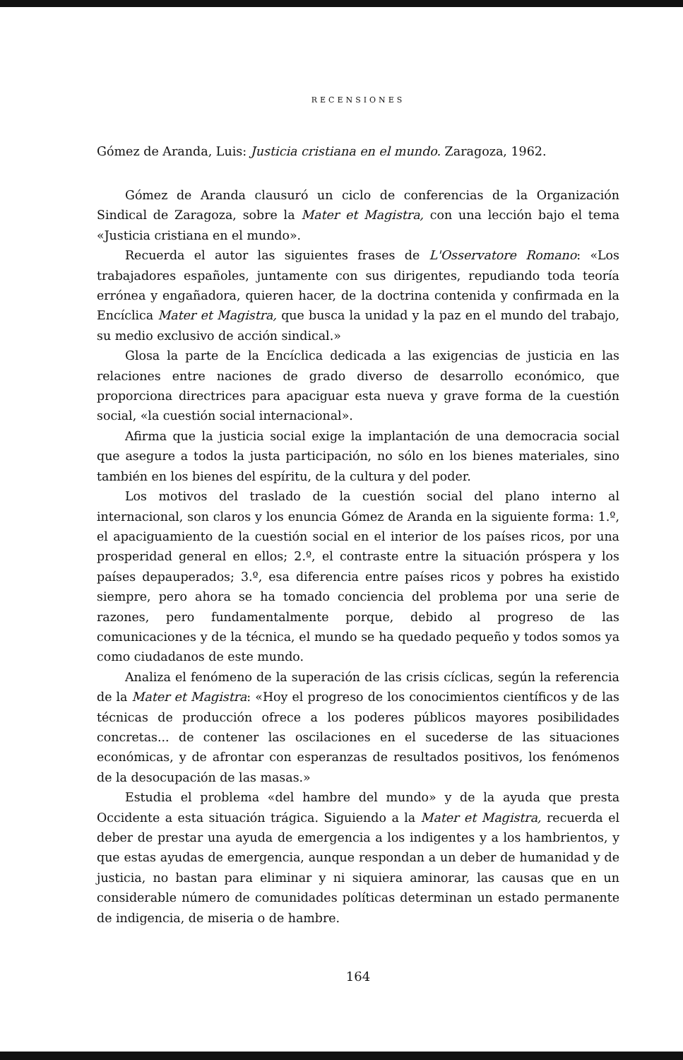RECENSIONES
Gómez de Aranda, Luis: Justicia cristiana en el mundo. Zaragoza, 1962.
Gómez de Aranda clausuró un ciclo de conferencias de la Organización Sindical de Zaragoza, sobre la Mater et Magistra, con una lección bajo el tema «Justicia cristiana en el mundo».
Recuerda el autor las siguientes frases de L'Osservatore Romano: «Los trabajadores españoles, juntamente con sus dirigentes, repudiando toda teoría errónea y engañadora, quieren hacer, de la doctrina contenida y confirmada en la Encíclica Mater et Magistra, que busca la unidad y la paz en el mundo del trabajo, su medio exclusivo de acción sindical.»
Glosa la parte de la Encíclica dedicada a las exigencias de justicia en las relaciones entre naciones de grado diverso de desarrollo económico, que proporciona directrices para apaciguar esta nueva y grave forma de la cuestión social, «la cuestión social internacional».
Afirma que la justicia social exige la implantación de una democracia social que asegure a todos la justa participación, no sólo en los bienes materiales, sino también en los bienes del espíritu, de la cultura y del poder.
Los motivos del traslado de la cuestión social del plano interno al internacional, son claros y los enuncia Gómez de Aranda en la siguiente forma: 1.º, el apaciguamiento de la cuestión social en el interior de los países ricos, por una prosperidad general en ellos; 2.º, el contraste entre la situación próspera y los países depauperados; 3.º, esa diferencia entre países ricos y pobres ha existido siempre, pero ahora se ha tomado conciencia del problema por una serie de razones, pero fundamentalmente porque, debido al progreso de las comunicaciones y de la técnica, el mundo se ha quedado pequeño y todos somos ya como ciudadanos de este mundo.
Analiza el fenómeno de la superación de las crisis cíclicas, según la referencia de la Mater et Magistra: «Hoy el progreso de los conocimientos científicos y de las técnicas de producción ofrece a los poderes públicos mayores posibilidades concretas... de contener las oscilaciones en el sucederse de las situaciones económicas, y de afrontar con esperanzas de resultados positivos, los fenómenos de la desocupación de las masas.»
Estudia el problema «del hambre del mundo» y de la ayuda que presta Occidente a esta situación trágica. Siguiendo a la Mater et Magistra, recuerda el deber de prestar una ayuda de emergencia a los indigentes y a los hambrientos, y que estas ayudas de emergencia, aunque respondan a un deber de humanidad y de justicia, no bastan para eliminar y ni siquiera aminorar, las causas que en un considerable número de comunidades políticas determinan un estado permanente de indigencia, de miseria o de hambre.
164